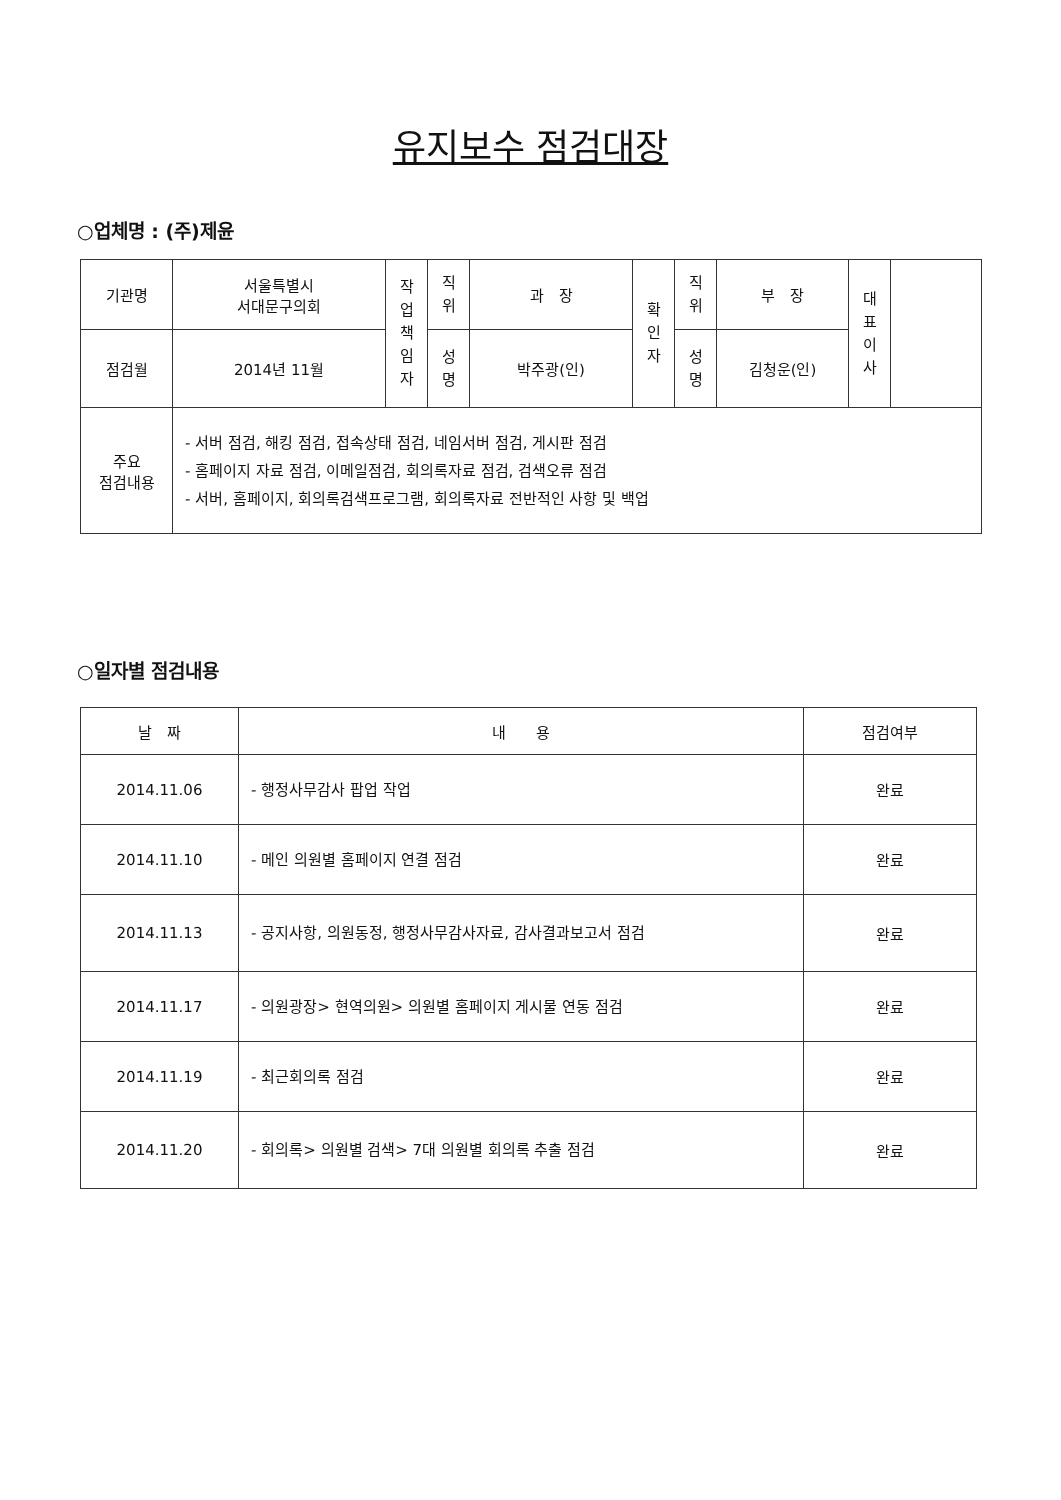유지보수 점검대장
○업체명 : (주)제윤
| 기관명 | 서울특별시 서대문구의회 | 작 업 책 임 자 | 직 위 | 과 장 | 확 인 자 | 직 위 | 부 장 | 대 표 이 사 | |
| 점검월 | 2014년 11월 | | 성 명 | 박주광(인) | | 성 명 | 김청운(인) | | |
| 주요 점검내용 | - 서버 점검, 해킹 점검, 접속상태 점검, 네임서버 점검, 게시판 점검 - 홈페이지 자료 점검, 이메일점검, 회의록자료 점검, 검색오류 점검 - 서버, 홈페이지, 회의록검색프로그램, 회의록자료 전반적인 사항 및 백업 | | | | | | | | |
○일자별 점검내용
| 날 짜 | 내 용 | 점검여부 |
| --- | --- | --- |
| 2014.11.06 | - 행정사무감사 팝업 작업 | 완료 |
| 2014.11.10 | - 메인 의원별 홈페이지 연결 점검 | 완료 |
| 2014.11.13 | - 공지사항, 의원동정, 행정사무감사자료, 감사결과보고서 점검 | 완료 |
| 2014.11.17 | - 의원광장> 현역의원> 의원별 홈페이지 게시물 연동 점검 | 완료 |
| 2014.11.19 | - 최근회의록 점검 | 완료 |
| 2014.11.20 | - 회의록> 의원별 검색> 7대 의원별 회의록 추출 점검 | 완료 |